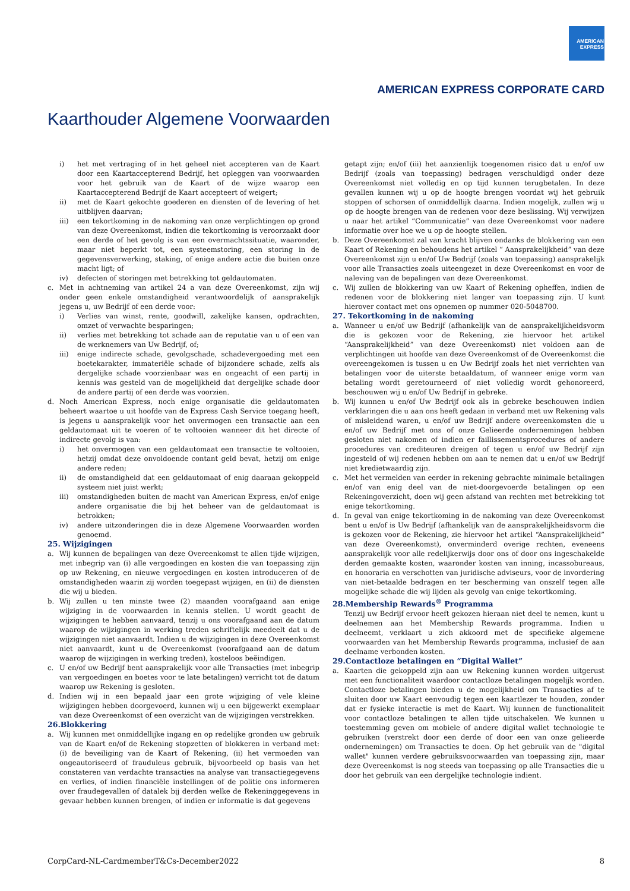AMERICAN
EXPRESS
AMERICAN EXPRESS CORPORATE CARD
Kaarthouder Algemene Voorwaarden
i) het met vertraging of in het geheel niet accepteren van de Kaart door een Kaartaccepterend Bedrijf, het opleggen van voorwaarden voor het gebruik van de Kaart of de wijze waarop een Kaartaccepterend Bedrijf de Kaart accepteert of weigert;
ii) met de Kaart gekochte goederen en diensten of de levering of het uitblijven daarvan;
iii) een tekortkoming in de nakoming van onze verplichtingen op grond van deze Overeenkomst, indien die tekortkoming is veroorzaakt door een derde of het gevolg is van een overmachtssituatie, waaronder, maar niet beperkt tot, een systeemstoring, een storing in de gegevensverwerking, staking, of enige andere actie die buiten onze macht ligt; of
iv) defecten of storingen met betrekking tot geldautomaten.
c. Met in achtneming van artikel 24 a van deze Overeenkomst, zijn wij onder geen enkele omstandigheid verantwoordelijk of aansprakelijk jegens u, uw Bedrijf of een derde voor:
i) Verlies van winst, rente, goodwill, zakelijke kansen, opdrachten, omzet of verwachte besparingen;
ii) verlies met betrekking tot schade aan de reputatie van u of een van de werknemers van Uw Bedrijf, of;
iii) enige indirecte schade, gevolgschade, schadevergoeding met een boetekarakter, immateriële schade of bijzondere schade, zelfs als dergelijke schade voorzienbaar was en ongeacht of een partij in kennis was gesteld van de mogelijkheid dat dergelijke schade door de andere partij of een derde was voorzien.
d. Noch American Express, noch enige organisatie die geldautomaten beheert waartoe u uit hoofde van de Express Cash Service toegang heeft, is jegens u aansprakelijk voor het onvermogen een transactie aan een geldautomaat uit te voeren of te voltooien wanneer dit het directe of indirecte gevolg is van:
i) het onvermogen van een geldautomaat een transactie te voltooien, hetzij omdat deze onvoldoende contant geld bevat, hetzij om enige andere reden;
ii) de omstandigheid dat een geldautomaat of enig daaraan gekoppeld systeem niet juist werkt;
iii) omstandigheden buiten de macht van American Express, en/of enige andere organisatie die bij het beheer van de geldautomaat is betrokken;
iv) andere uitzonderingen die in deze Algemene Voorwaarden worden genoemd.
25. Wijzigingen
a. Wij kunnen de bepalingen van deze Overeenkomst te allen tijde wijzigen, met inbegrip van (i) alle vergoedingen en kosten die van toepassing zijn op uw Rekening, en nieuwe vergoedingen en kosten introduceren of de omstandigheden waarin zij worden toegepast wijzigen, en (ii) de diensten die wij u bieden.
b. Wij zullen u ten minste twee (2) maanden voorafgaand aan enige wijziging in de voorwaarden in kennis stellen. U wordt geacht de wijzigingen te hebben aanvaard, tenzij u ons voorafgaand aan de datum waarop de wijzigingen in werking treden schriftelijk meedeelt dat u de wijzigingen niet aanvaardt. Indien u de wijzigingen in deze Overeenkomst niet aanvaardt, kunt u de Overeenkomst (voorafgaand aan de datum waarop de wijzigingen in werking treden), kosteloos beëindigen.
c. U en/of uw Bedrijf bent aansprakelijk voor alle Transacties (met inbegrip van vergoedingen en boetes voor te late betalingen) verricht tot de datum waarop uw Rekening is gesloten.
d. Indien wij in een bepaald jaar een grote wijziging of vele kleine wijzigingen hebben doorgevoerd, kunnen wij u een bijgewerkt exemplaar van deze Overeenkomst of een overzicht van de wijzigingen verstrekken.
26.Blokkering
a. Wij kunnen met onmiddellijke ingang en op redelijke gronden uw gebruik van de Kaart en/of de Rekening stopzetten of blokkeren in verband met: (i) de beveiliging van de Kaart of Rekening, (ii) het vermoeden van ongeautoriseerd of frauduleus gebruik, bijvoorbeeld op basis van het constateren van verdachte transacties na analyse van transactiegegevens en verlies, of indien financiële instellingen of de politie ons informeren over fraudegevallen of datalek bij derden welke de Rekeninggegevens in gevaar hebben kunnen brengen, of indien er informatie is dat gegevens
getapt zijn; en/of (iii) het aanzienlijk toegenomen risico dat u en/of uw Bedrijf (zoals van toepassing) bedragen verschuldigd onder deze Overeenkomst niet volledig en op tijd kunnen terugbetalen. In deze gevallen kunnen wij u op de hoogte brengen voordat wij het gebruik stoppen of schorsen of onmiddellijk daarna. Indien mogelijk, zullen wij u op de hoogte brengen van de redenen voor deze beslissing. Wij verwijzen u naar het artikel “Communicatie” van deze Overeenkomst voor nadere informatie over hoe we u op de hoogte stellen.
b. Deze Overeenkomst zal van kracht blijven ondanks de blokkering van een Kaart of Rekening en behoudens het artikel “ Aansprakelijkheid” van deze Overeenkomst zijn u en/of Uw Bedrijf (zoals van toepassing) aansprakelijk voor alle Transacties zoals uiteengezet in deze Overeenkomst en voor de naleving van de bepalingen van deze Overeenkomst.
c. Wij zullen de blokkering van uw Kaart of Rekening opheffen, indien de redenen voor de blokkering niet langer van toepassing zijn. U kunt hierover contact met ons opnemen op nummer 020-5048700.
27. Tekortkoming in de nakoming
a. Wanneer u en/of uw Bedrijf (afhankelijk van de aansprakelijkheidsvorm die is gekozen voor de Rekening, zie hiervoor het artikel “Aansprakelijkheid” van deze Overeenkomst) niet voldoen aan de verplichtingen uit hoofde van deze Overeenkomst of de Overeenkomst die overeengekomen is tussen u en Uw Bedrijf zoals het niet verrichten van betalingen voor de uiterste betaaldatum, of wanneer enige vorm van betaling wordt geretourneerd of niet volledig wordt gehonoreerd, beschouwen wij u en/of Uw Bedrijf in gebreke.
b. Wij kunnen u en/of Uw Bedrijf ook als in gebreke beschouwen indien verklaringen die u aan ons heeft gedaan in verband met uw Rekening vals of misleidend waren, u en/of uw Bedrijf andere overeenkomsten die u en/of uw Bedrijf met ons of onze Gelieerde ondernemingen hebben gesloten niet nakomen of indien er faillissementsprocedures of andere procedures van crediteuren dreigen of tegen u en/of uw Bedrijf zijn ingesteld of wij redenen hebben om aan te nemen dat u en/of uw Bedrijf niet kredietwaardig zijn.
c. Met het vermelden van eerder in rekening gebrachte minimale betalingen en/of van enig deel van de niet-doorgevoerde betalingen op een Rekeningoverzicht, doen wij geen afstand van rechten met betrekking tot enige tekortkoming.
d. In geval van enige tekortkoming in de nakoming van deze Overeenkomst bent u en/of is Uw Bedrijf (afhankelijk van de aansprakelijkheidsvorm die is gekozen voor de Rekening, zie hiervoor het artikel “Aansprakelijkheid” van deze Overeenkomst), onverminderd overige rechten, eveneens aansprakelijk voor alle redelijkerwijs door ons of door ons ingeschakelde derden gemaakte kosten, waaronder kosten van inning, incassobureaus, en honoraria en verschotten van juridische adviseurs, voor de invordering van niet-betaalde bedragen en ter bescherming van onszelf tegen alle mogelijke schade die wij lijden als gevolg van enige tekortkoming.
28.Membership Rewards<sup>®</sup> Programma
Tenzij uw Bedrijf ervoor heeft gekozen hieraan niet deel te nemen, kunt u deelnemen aan het Membership Rewards programma. Indien u deelneemt, verklaart u zich akkoord met de specifieke algemene voorwaarden van het Membership Rewards programma, inclusief de aan deelname verbonden kosten.
29.Contactloze betalingen en “Digital Wallet”
a. Kaarten die gekoppeld zijn aan uw Rekening kunnen worden uitgerust met een functionaliteit waardoor contactloze betalingen mogelijk worden. Contactloze betalingen bieden u de mogelijkheid om Transacties af te sluiten door uw Kaart eenvoudig tegen een kaartlezer te houden, zonder dat er fysieke interactie is met de Kaart. Wij kunnen de functionaliteit voor contactloze betalingen te allen tijde uitschakelen. We kunnen u toestemming geven om mobiele of andere digital wallet technologie te gebruiken (verstrekt door een derde of door een van onze gelieerde ondernemingen) om Transacties te doen. Op het gebruik van de "digital wallet" kunnen verdere gebruiksvoorwaarden van toepassing zijn, maar deze Overeenkomst is nog steeds van toepassing op alle Transacties die u door het gebruik van een dergelijke technologie indient.
CorpCard-NL-CardmemberT&Cs-December2022 8